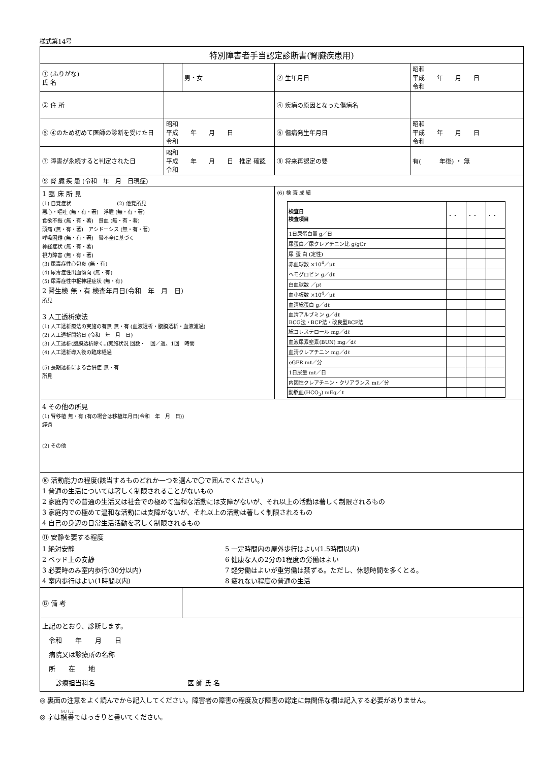様式第14号
| 特別障害者手当認定診断書(腎臓疾患用) | | | | |
| ① (ふりがな) 氏 名 | | 男・女 | ② 生年月日 | 昭和 平成 年 月 日 令和 |
| ② 住 所 | | | ④ 疾病の原因となった傷病名 | |
| ⑤ ④のため初めて医師の診断を受けた日 | 昭和 平成 年 月 日 令和 | | ⑥ 傷病発生年月日 | 昭和 平成 年 月 日 令和 |
| ⑦ 障害が永続すると判定された日 | 昭和 平成 年 月 日 推定 確認 令和 | | ⑧ 将来再認定の要 | 有( 年後) ・ 無 |
| ⑨ 腎 臓 疾 患 (令和 年 月 日現症) | | | | |
| 1 臨 床 所 見 (1) 自覚症状 (2) 他覚所見 悪心・嘔吐 (無・有・著) 浮腫 (無・有・著) 食欲不振 (無・有・著) 貧血 (無・有・著) 頭痛 (無・有・著) アシドーシス (無・有・著) 呼吸困難 (無・有・著) 腎不全に基づく 神経症状 (無・有・著) 視力障害 (無・有・著) (3) 尿毒症性心包炎 (無・有) (4) 尿毒症性出血傾向 (無・有) (5) 尿毒症性中枢神経症状 (無・有) 2 腎生検 無・有 検査年月日(令和 年 月 日) 所見 3 人工透析療法 (1) 人工透析療法の実施の有無 無・有 (血液透析・腹膜透析・血液濾過) (2) 人工透析開始日 (令和 年 月 日) (3) 人工透析(腹膜透析除く。)実施状況 回数・ 回／週、1回 時間 (4) 人工透析導入後の臨床経過 (5) 長期透析による合併症 無・有 所見 | | | (6) 検 査 成 績 / 検査日 検査項目 / ・・ / ・・ / ・・ / / 1日尿蛋白量 g／日 / / / / / 尿蛋白／尿クレアチニン比 g/gCr / / / / / 尿 蛋 白 (定性) / / / / / 赤血球数 ×10<sup>4</sup>／μℓ / / / / / ヘモグロビン g／dℓ / / / / / 白血球数 ／μℓ / / / / / 血小板数 ×10<sup>4</sup>／μℓ / / / / / 血清総蛋白 g／dℓ / / / / / 血清アルブミン g／dℓ BCG法・BCP法・改良型BCP法 / / / / / 総コレステロール mg／dℓ / / / / / 血液尿素窒素(BUN) mg／dℓ / / / / / 血清クレアチニン mg／dℓ / / / / / eGFR mℓ／分 / / / / / 1日尿量 mℓ／日 / / / / / 内因性クレアチニン・クリアランス mℓ／分 / / / / / 動脈血(HCO<sub>3</sub>) mEq／ℓ / / / / | |
| 4 その他の所見 (1) 腎移植 無・有 (有の場合は移植年月日(令和 年 月 日)) 経過 (2) その他 | | | | |
| ⑩ 活動能力の程度(該当するものどれか一つを選んで〇で囲んでください。) 1 普通の生活については著しく制限されることがないもの 2 家庭内での普通の生活又は社会での極めて温和な活動には支障がないが、それ以上の活動は著しく制限されるもの 3 家庭内での極めて温和な活動には支障がないが、それ以上の活動は著しく制限されるもの 4 自己の身辺の日常生活活動を著しく制限されるもの | | | | |
| ⑪ 安静を要する程度 1 絶対安静 2 ベッド上の安静 3 必要時のみ室内歩行(30分以内) 4 室内歩行はよい(1時間以内) 5 一定時間内の屋外歩行はよい(1.5時間以内) 6 健康な人の2分の1程度の労働はよい 7 軽労働はよいが重労働は禁ずる。ただし、休憩時間を多くとる。 8 疲れない程度の普通の生活 | | | | |
| ⑫ 備 考 | | | | |
| 上記のとおり、診断します。 令和 年 月 日 病院又は診療所の名称 所 在 地 診療担当科名 医 師 氏 名 | | | | |
◎ 裏面の注意をよく読んでから記入してください。障害者の障害の程度及び障害の認定に無関係な欄は記入する必要がありません。
◎ 字は楷書ではっきりと書いてください。